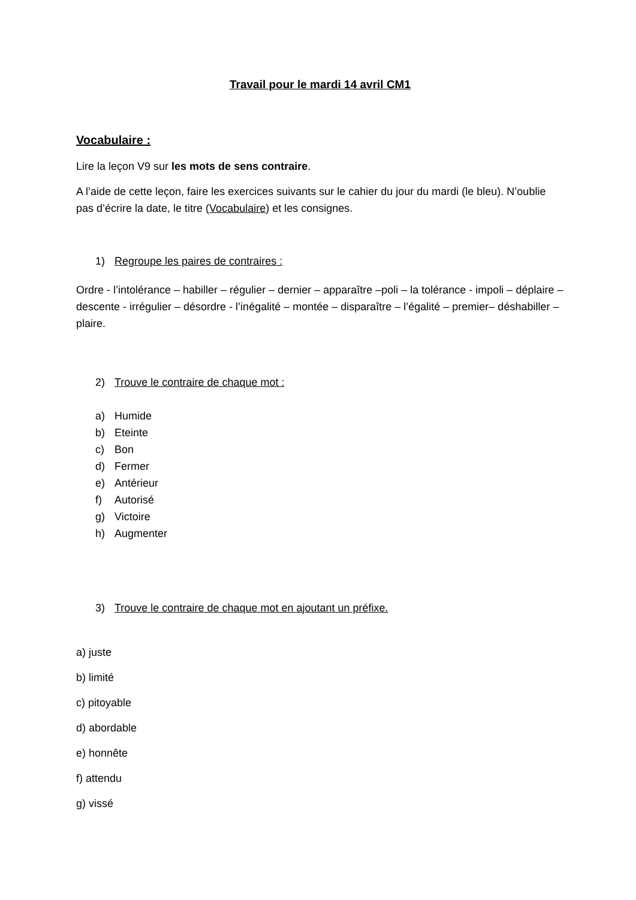Travail pour le mardi 14 avril CM1
Vocabulaire :
Lire la leçon V9 sur les mots de sens contraire.
A l’aide de cette leçon, faire les exercices suivants sur le cahier du jour du mardi (le bleu). N’oublie pas d’écrire la date, le titre (Vocabulaire) et les consignes.
1) Regroupe les paires de contraires :
Ordre - l’intolérance – habiller – régulier – dernier – apparaître –poli – la tolérance - impoli – déplaire – descente - irrégulier – désordre - l’inégalité – montée – disparaître – l’égalité – premier– déshabiller – plaire.
2) Trouve le contraire de chaque mot :
a) Humide
b) Eteinte
c) Bon
d) Fermer
e) Antérieur
f) Autorisé
g) Victoire
h) Augmenter
3) Trouve le contraire de chaque mot en ajoutant un préfixe.
a) juste
b) limité
c) pitoyable
d) abordable
e) honnête
f) attendu
g) vissé